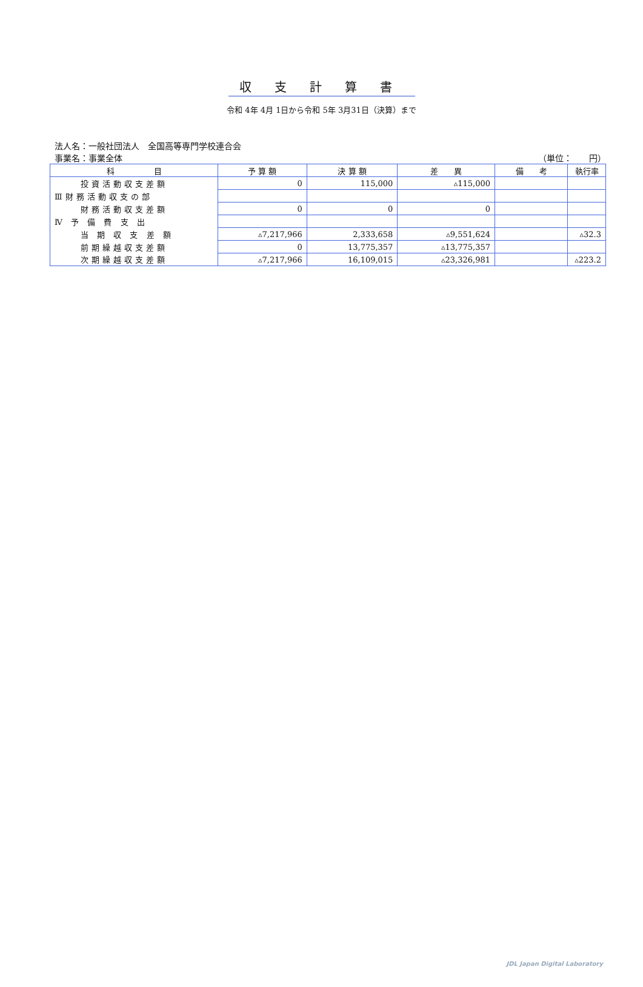収支計算書
令和 4年 4月 1日から令和 5年 3月31日（決算）まで
法人名：一般社団法人　全国高等専門学校連合会
事業名：事業全体 （単位：　　円）
| 科 目 | 予 算 額 | 決 算 額 | 差 異 | 備 考 | 執行率 |
| --- | --- | --- | --- | --- | --- |
| 投資活動収支差額 | 0 | 115,000 | ▵115,000 | | |
| Ⅲ財務活動収支の部 | | | | | |
| 財務活動収支差額 | 0 | 0 | 0 | | |
| Ⅳ 予 備 費 支 出 | | | | | |
| 当 期 収 支 差 額 | ▵7,217,966 | 2,333,658 | ▵9,551,624 | | ▵32.3 |
| 前期繰越収支差額 | 0 | 13,775,357 | ▵13,775,357 | | |
| 次期繰越収支差額 | ▵7,217,966 | 16,109,015 | ▵23,326,981 | | ▵223.2 |
JDL Japan Digital Laboratory